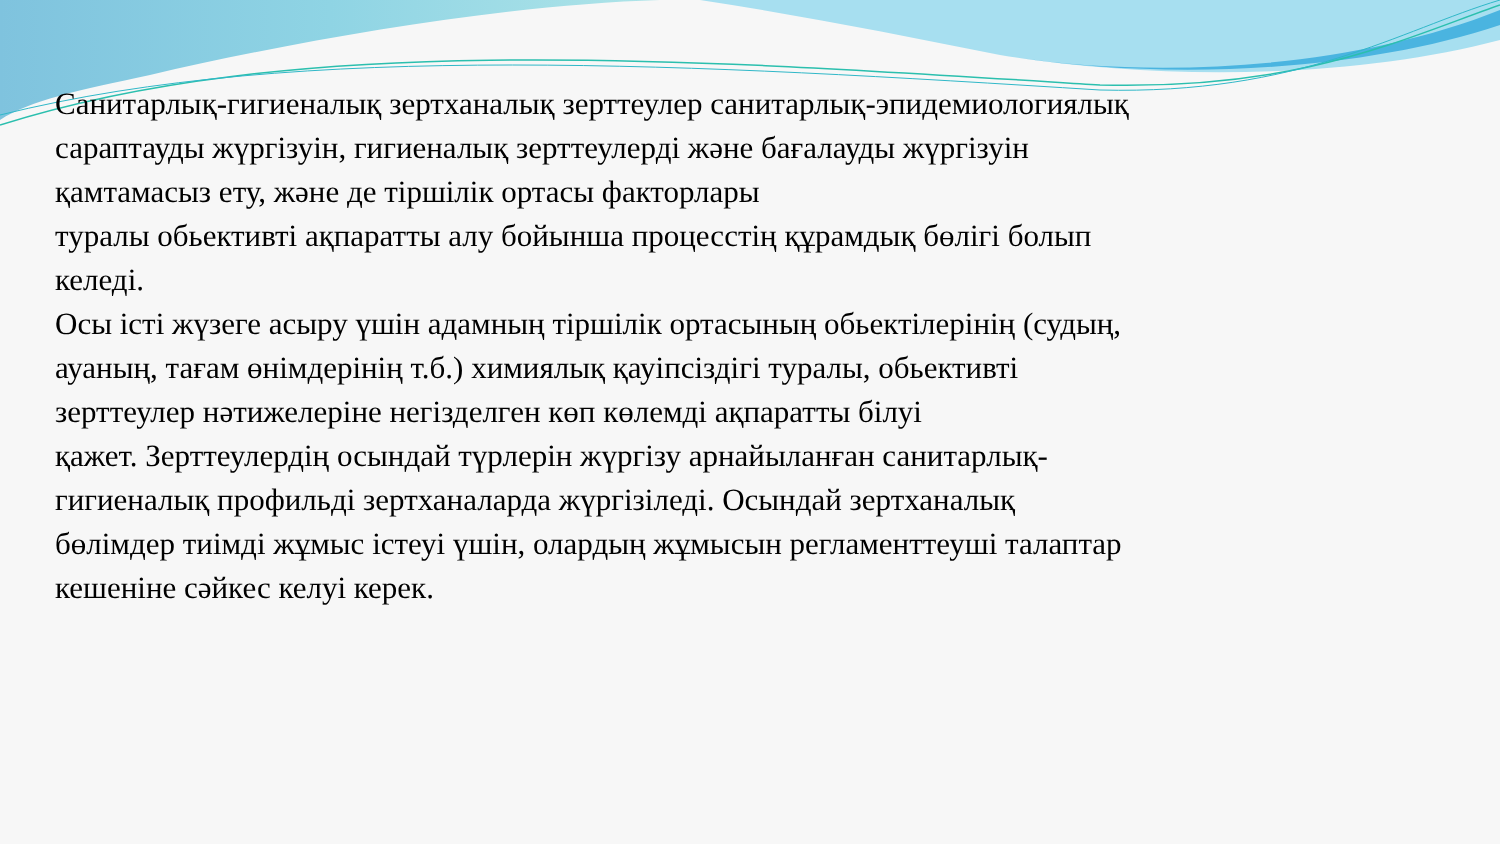Санитарлық-гигиеналық зертханалық зерттеулер санитарлық-эпидемиологиялық сараптауды жүргізуін, гигиеналық зерттеулерді және бағалауды жүргізуін қамтамасыз ету, және де тіршілік ортасы факторлары
туралы обьективті ақпаратты алу бойынша процесстің құрамдық бөлігі болып келеді.
Осы істі жүзеге асыру үшін адамның тіршілік ортасының обьектілерінің (судың, ауаның, тағам өнімдерінің т.б.) химиялық қауіпсіздігі туралы, обьективті зерттеулер нәтижелеріне негізделген көп көлемді ақпаратты білуі
қажет. Зерттеулердің осындай түрлерін жүргізу арнайыланған санитарлық-
гигиеналық профильді зертханаларда жүргізіледі. Осындай зертханалық бөлімдер тиімді жұмыс істеуі үшін, олардың жұмысын регламенттеуші талаптар кешеніне сәйкес келуі керек.